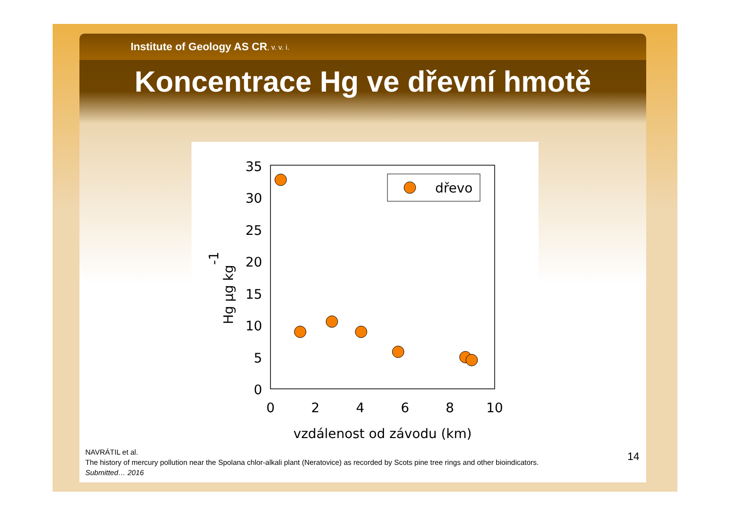Institute of Geology AS CR, v. v. i.
Koncentrace Hg ve dřevní hmotě
35
30
25
20
15
10
5
0
0
2
4
6
8
10
vzdálenost od závodu (km)
Hg µg kg-1
dřevo
NAVRÁTIL et al.
The history of mercury pollution near the Spolana chlor-alkali plant (Neratovice) as recorded by Scots pine tree rings and other bioindicators.
Submitted… 2016
14